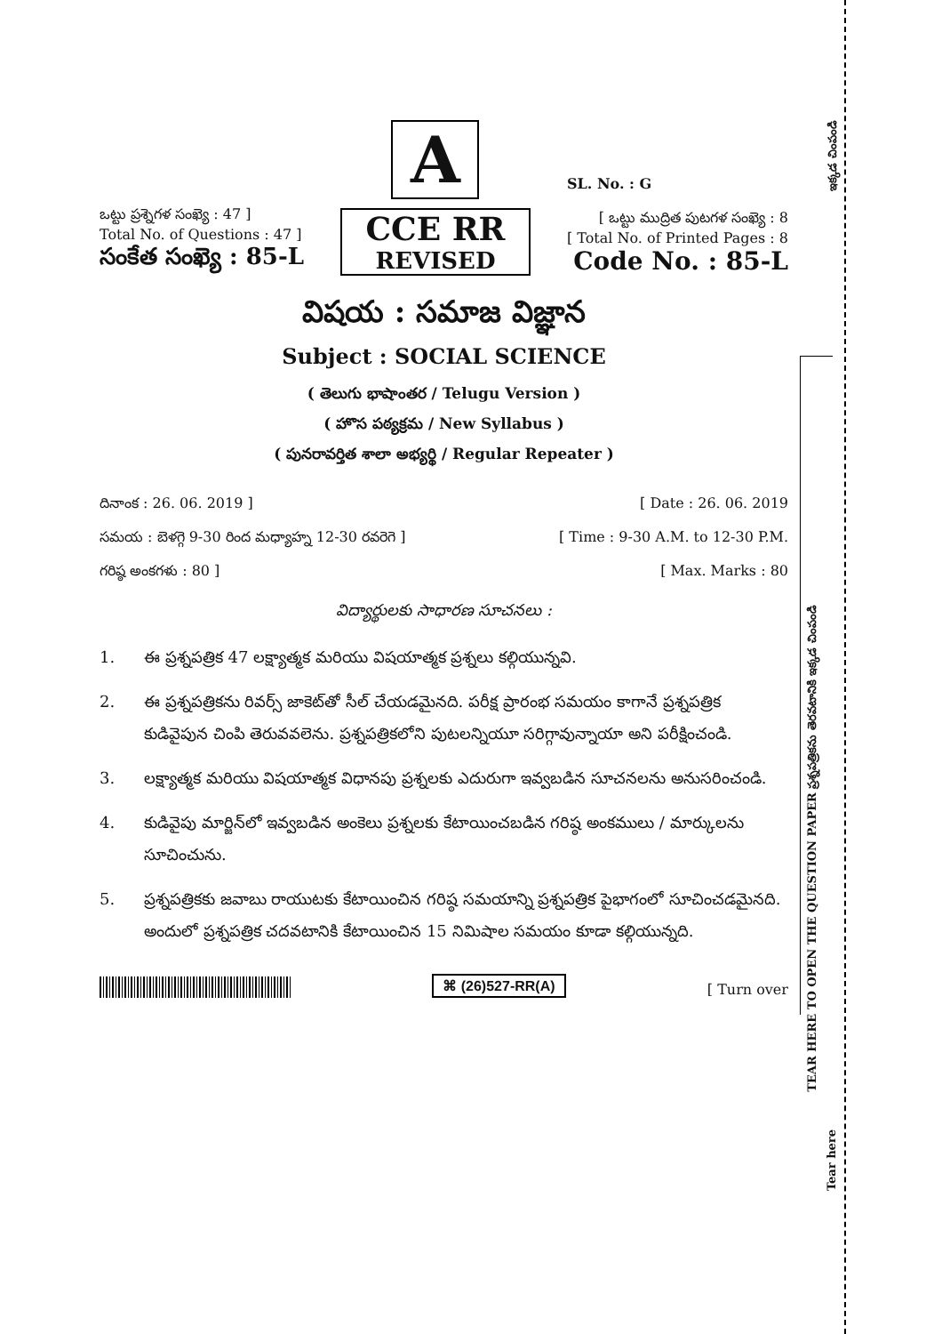TEAR HERE TO OPEN THE QUESTION PAPER ప్రశ్నపత్రికను తెరవటానికి ఇక్కడ చింపండి
Tear here
ఇక్కడ చింపండి
ఒట్టు ప్రశ్నెగళ సంఖ్యె : 47 ]
Total No. of Questions : 47 ]
సంకేత సంఖ్యె : 85-L
A
CCE RR
REVISED
SL. No. : G
[ ఒట్టు ముద్రిత పుటగళ సంఖ్యె : 8
[ Total No. of Printed Pages : 8
Code No. : 85-L
విషయ : సమాజ విజ్ఞాన
Subject : SOCIAL SCIENCE
( తెలుగు భాషాంతర / Telugu Version )
( హొస పఠ్యక్రమ / New Syllabus )
( పునరావర్తిత శాలా అభ్యర్థి / Regular Repeater )
దినాంక : 26. 06. 2019 ] [ Date : 26. 06. 2019
సమయ : బెళగ్గె 9-30 రింద మధ్యాహ్న 12-30 రవరెగె ] [ Time : 9-30 A.M. to 12-30 P.M.
గరిష్ఠ అంకగళు : 80 ] [ Max. Marks : 80
విద్యార్థులకు సాధారణ సూచనలు :
1. ఈ ప్రశ్నపత్రిక 47 లక్ష్యాత్మక మరియు విషయాత్మక ప్రశ్నలు కల్గియున్నవి.
2. ఈ ప్రశ్నపత్రికను రివర్స్ జాకెట్‌తో సీల్ చేయడమైనది. పరీక్ష ప్రారంభ సమయం కాగానే ప్రశ్నపత్రిక కుడివైపున చింపి తెరువవలెను. ప్రశ్నపత్రికలోని పుటలన్నియూ సరిగ్గావున్నాయా అని పరీక్షించండి.
3. లక్ష్యాత్మక మరియు విషయాత్మక విధానపు ప్రశ్నలకు ఎదురుగా ఇవ్వబడిన సూచనలను అనుసరించండి.
4. కుడివైపు మార్జిన్‌లో ఇవ్వబడిన అంకెలు ప్రశ్నలకు కేటాయించబడిన గరిష్ఠ అంకములు / మార్కులను సూచించును.
5. ప్రశ్నపత్రికకు జవాబు రాయుటకు కేటాయించిన గరిష్ఠ సమయాన్ని ప్రశ్నపత్రిక పైభాగంలో సూచించడమైనది. అందులో ప్రశ్నపత్రిక చదవటానికి కేటాయించిన 15 నిమిషాల సమయం కూడా కల్గియున్నది.
⌘ (26)527-RR(A)
[ Turn over